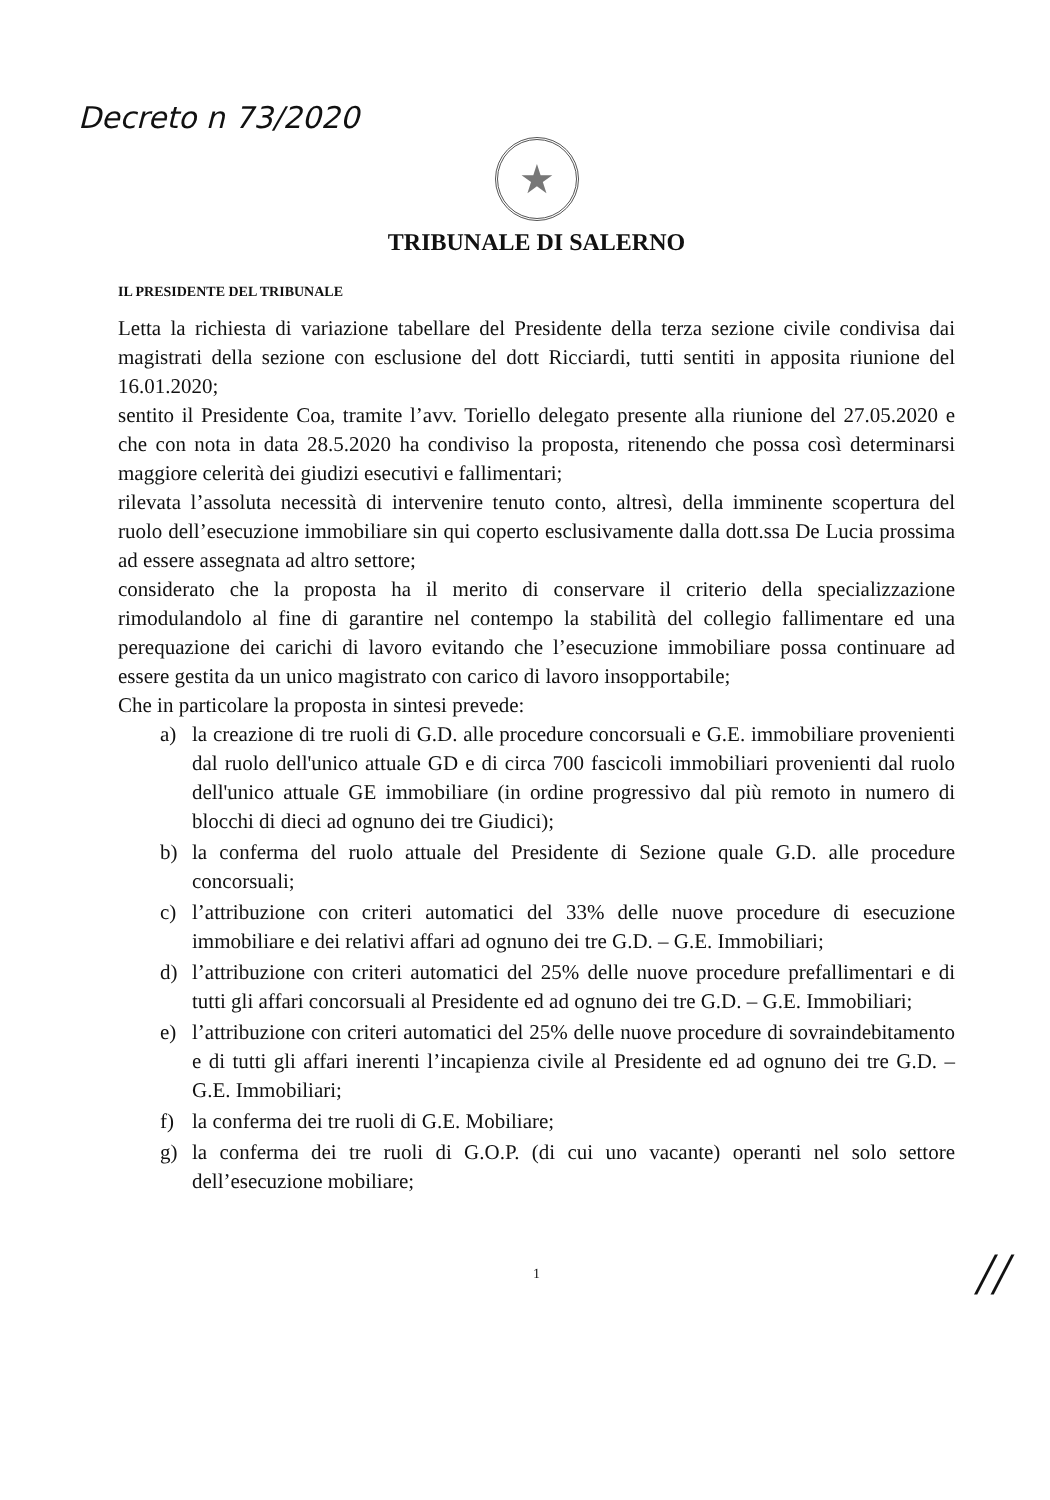Decreto n 73/2020
★
TRIBUNALE DI SALERNO
IL PRESIDENTE DEL TRIBUNALE
Letta la richiesta di variazione tabellare del Presidente della terza sezione civile condivisa dai magistrati della sezione con esclusione del dott Ricciardi, tutti sentiti in apposita riunione del 16.01.2020;
sentito il Presidente Coa, tramite l’avv. Toriello delegato presente alla riunione del 27.05.2020 e che con nota in data 28.5.2020 ha condiviso la proposta, ritenendo che possa così determinarsi maggiore celerità dei giudizi esecutivi e fallimentari;
rilevata l’assoluta necessità di intervenire tenuto conto, altresì, della imminente scopertura del ruolo dell’esecuzione immobiliare sin qui coperto esclusivamente dalla dott.ssa De Lucia prossima ad essere assegnata ad altro settore;
considerato che la proposta ha il merito di conservare il criterio della specializzazione rimodulandolo al fine di garantire nel contempo la stabilità del collegio fallimentare ed una perequazione dei carichi di lavoro evitando che l’esecuzione immobiliare possa continuare ad essere gestita da un unico magistrato con carico di lavoro insopportabile;
Che in particolare la proposta in sintesi prevede:
a) la creazione di tre ruoli di G.D. alle procedure concorsuali e G.E. immobiliare provenienti dal ruolo dell'unico attuale GD e di circa 700 fascicoli immobiliari provenienti dal ruolo dell'unico attuale GE immobiliare (in ordine progressivo dal più remoto in numero di blocchi di dieci ad ognuno dei tre Giudici);
b) la conferma del ruolo attuale del Presidente di Sezione quale G.D. alle procedure concorsuali;
c) l’attribuzione con criteri automatici del 33% delle nuove procedure di esecuzione immobiliare e dei relativi affari ad ognuno dei tre G.D. – G.E. Immobiliari;
d) l’attribuzione con criteri automatici del 25% delle nuove procedure prefallimentari e di tutti gli affari concorsuali al Presidente ed ad ognuno dei tre G.D. – G.E. Immobiliari;
e) l’attribuzione con criteri automatici del 25% delle nuove procedure di sovraindebitamento e di tutti gli affari inerenti l’incapienza civile al Presidente ed ad ognuno dei tre G.D. – G.E. Immobiliari;
f) la conferma dei tre ruoli di G.E. Mobiliare;
g) la conferma dei tre ruoli di G.O.P. (di cui uno vacante) operanti nel solo settore dell’esecuzione mobiliare;
//
1